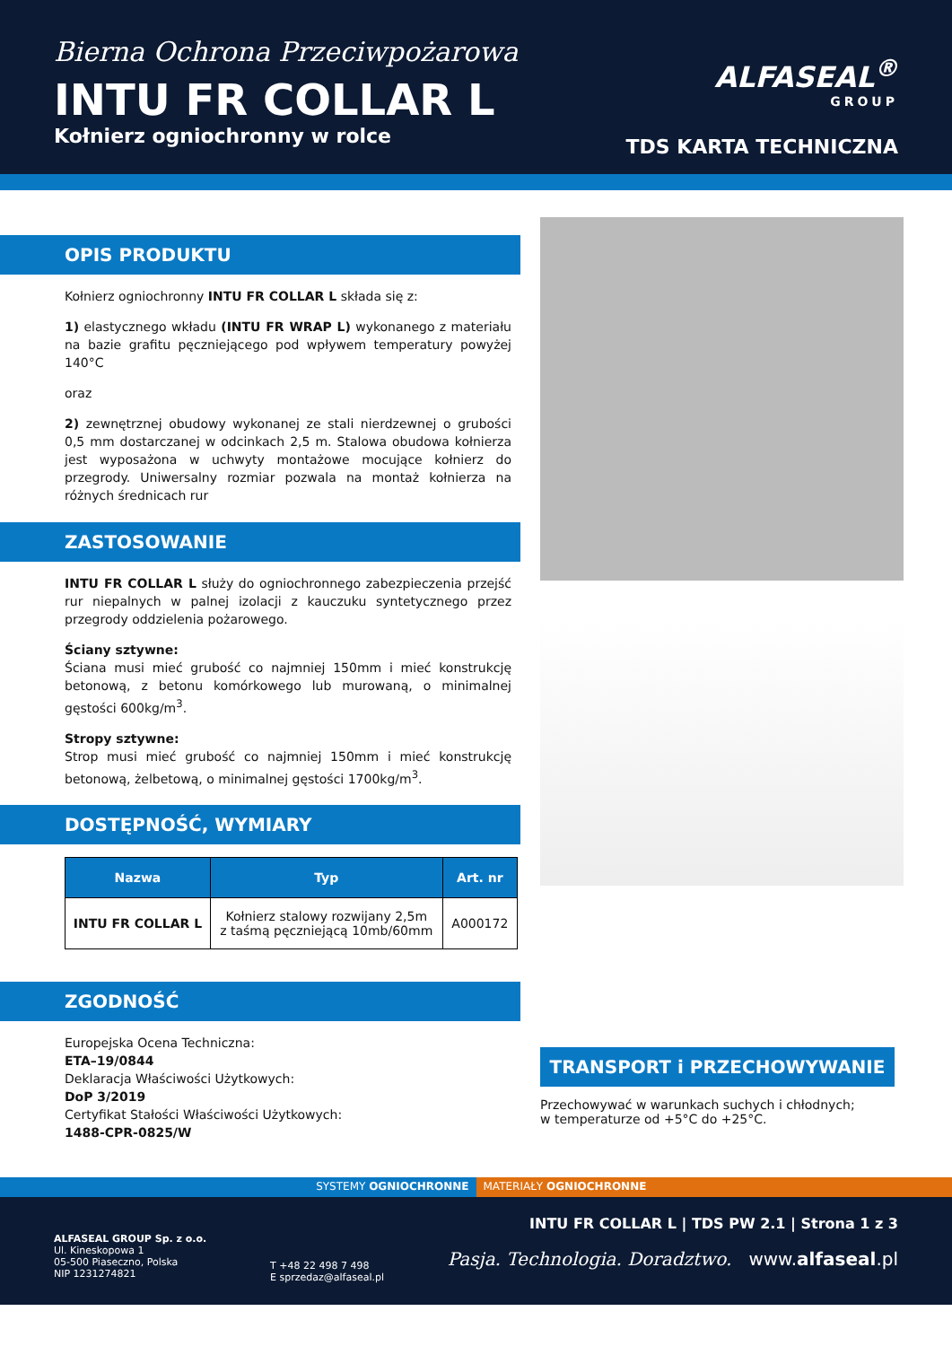Bierna Ochrona Przeciwpożarowa
INTU FR COLLAR L
Kołnierz ogniochronny w rolce
ALFASEAL<sup>®</sup>
GROUP
TDS KARTA TECHNICZNA
OPIS PRODUKTU
Kołnierz ogniochronny INTU FR COLLAR L składa się z:
1) elastycznego wkładu (INTU FR WRAP L) wykonanego z materiału na bazie grafitu pęczniejącego pod wpływem temperatury powyżej 140°C
oraz
2) zewnętrznej obudowy wykonanej ze stali nierdzewnej o grubości 0,5 mm dostarczanej w odcinkach 2,5 m. Stalowa obudowa kołnierza jest wyposażona w uchwyty montażowe mocujące kołnierz do przegrody. Uniwersalny rozmiar pozwala na montaż kołnierza na różnych średnicach rur
ZASTOSOWANIE
INTU FR COLLAR L służy do ogniochronnego zabezpieczenia przejść rur niepalnych w palnej izolacji z kauczuku syntetycznego przez przegrody oddzielenia pożarowego.
Ściany sztywne:
Ściana musi mieć grubość co najmniej 150mm i mieć konstrukcję betonową, z betonu komórkowego lub murowaną, o minimalnej gęstości 600kg/m<sup>3</sup>.
Stropy sztywne:
Strop musi mieć grubość co najmniej 150mm i mieć konstrukcję betonową, żelbetową, o minimalnej gęstości 1700kg/m<sup>3</sup>.
DOSTĘPNOŚĆ, WYMIARY
| Nazwa | Typ | Art. nr |
| --- | --- | --- |
| INTU FR COLLAR L | Kołnierz stalowy rozwijany 2,5m z taśmą pęczniejącą 10mb/60mm | A000172 |
ZGODNOŚĆ
Europejska Ocena Techniczna:
ETA–19/0844
Deklaracja Właściwości Użytkowych:
DoP 3/2019
Certyfikat Stałości Właściwości Użytkowych:
1488-CPR-0825/W
TRANSPORT i PRZECHOWYWANIE
Przechowywać w warunkach suchych i chłodnych;
w temperaturze od +5°C do +25°C.
SYSTEMY OGNIOCHRONNE MATERIAŁY OGNIOCHRONNE
ALFASEAL GROUP Sp. z o.o.
Ul. Kineskopowa 1
05-500 Piaseczno, Polska
NIP 1231274821
T +48 22 498 7 498
E sprzedaz@alfaseal.pl
INTU FR COLLAR L | TDS PW 2.1 | Strona 1 z 3
Pasja. Technologia. Doradztwo. www.alfaseal.pl